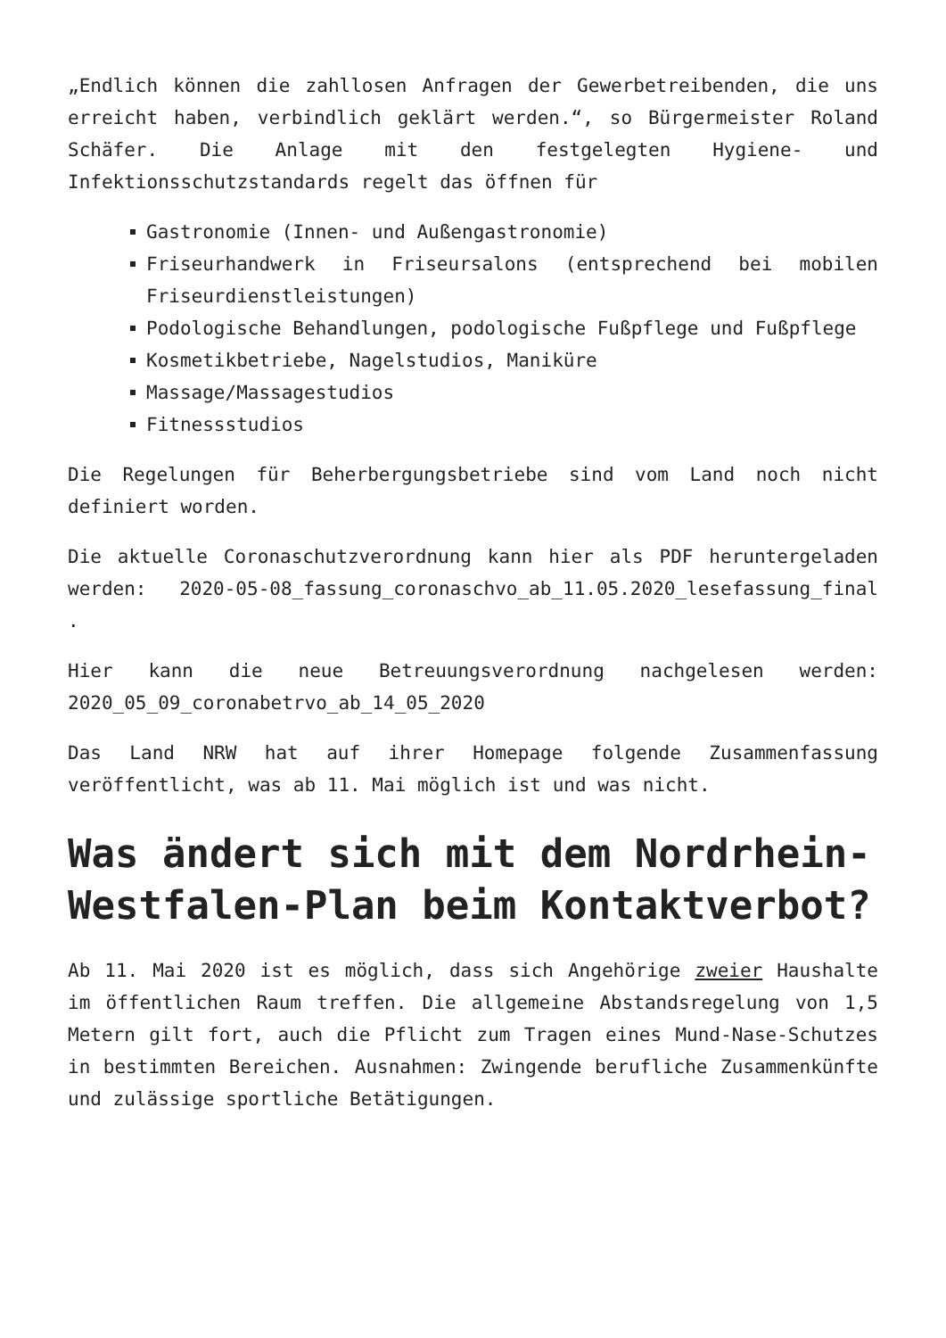„Endlich können die zahllosen Anfragen der Gewerbetreibenden, die uns erreicht haben, verbindlich geklärt werden.“, so Bürgermeister Roland Schäfer. Die Anlage mit den festgelegten Hygiene- und Infektionsschutzstandards regelt das öffnen für
Gastronomie (Innen- und Außengastronomie)
Friseurhandwerk in Friseursalons (entsprechend bei mobilen Friseurdienstleistungen)
Podologische Behandlungen, podologische Fußpflege und Fußpflege
Kosmetikbetriebe, Nagelstudios, Maniküre
Massage/Massagestudios
Fitnessstudios
Die Regelungen für Beherbergungsbetriebe sind vom Land noch nicht definiert worden.
Die aktuelle Coronaschutzverordnung kann hier als PDF heruntergeladen werden: 2020-05-08_fassung_coronaschvo_ab_11.05.2020_lesefassung_final .
Hier kann die neue Betreuungsverordnung nachgelesen werden: 2020_05_09_coronabetrvo_ab_14_05_2020
Das Land NRW hat auf ihrer Homepage folgende Zusammenfassung veröffentlicht, was ab 11. Mai möglich ist und was nicht.
Was ändert sich mit dem Nordrhein-Westfalen-Plan beim Kontaktverbot?
Ab 11. Mai 2020 ist es möglich, dass sich Angehörige zweier Haushalte im öffentlichen Raum treffen. Die allgemeine Abstandsregelung von 1,5 Metern gilt fort, auch die Pflicht zum Tragen eines Mund-Nase-Schutzes in bestimmten Bereichen. Ausnahmen: Zwingende berufliche Zusammenkünfte und zulässige sportliche Betätigungen.